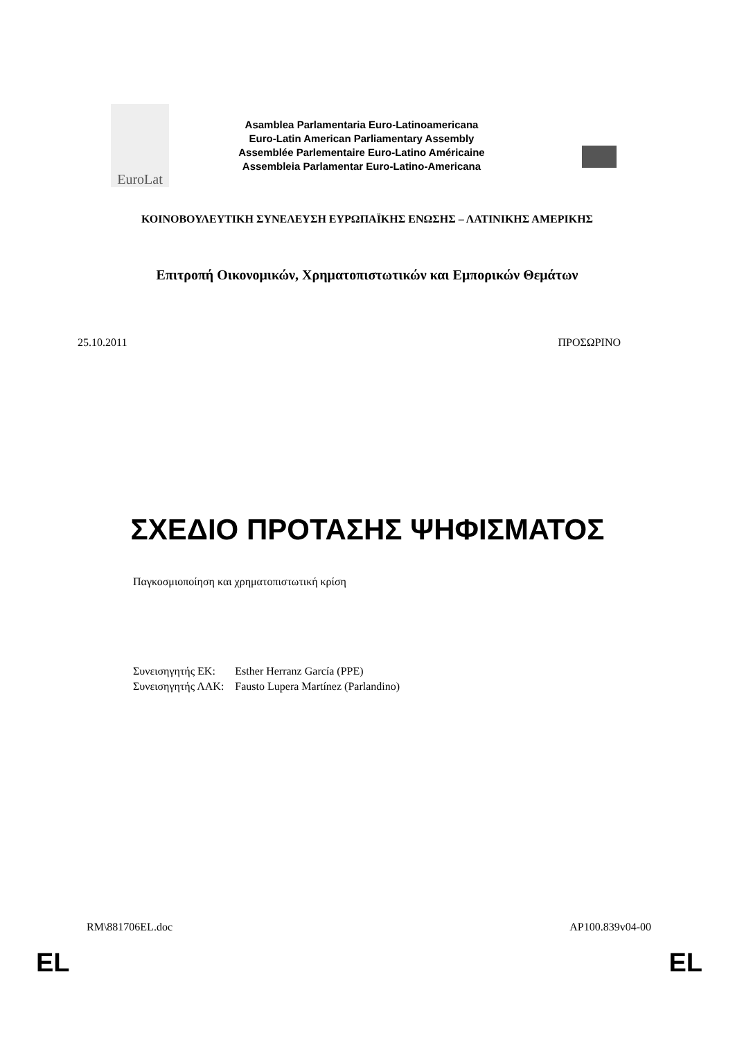EuroLat
Asamblea Parlamentaria Euro-Latinoamericana
Euro-Latin American Parliamentary Assembly
Assemblée Parlementaire Euro-Latino Américaine
Assembleia Parlamentar Euro-Latino-Americana
ΚΟΙΝΟΒΟΥΛΕΥΤΙΚΗ ΣΥΝΕΛΕΥΣΗ ΕΥΡΩΠΑΪΚΗΣ ΕΝΩΣΗΣ – ΛΑΤΙΝΙΚΗΣ ΑΜΕΡΙΚΗΣ
Επιτροπή Οικονομικών, Χρηματοπιστωτικών και Εμπορικών Θεμάτων
25.10.2011 ΠΡΟΣΩΡΙΝΟ
ΣΧΕΔΙΟ ΠΡΟΤΑΣΗΣ ΨΗΦΙΣΜΑΤΟΣ
Παγκοσμιοποίηση και χρηματοπιστωτική κρίση
| Συνεισηγητής ΕΚ: | Esther Herranz García (PPE) |
| Συνεισηγητής ΛΑΚ: | Fausto Lupera Martínez (Parlandino) |
RM\881706EL.doc AP100.839v04-00
EL EL